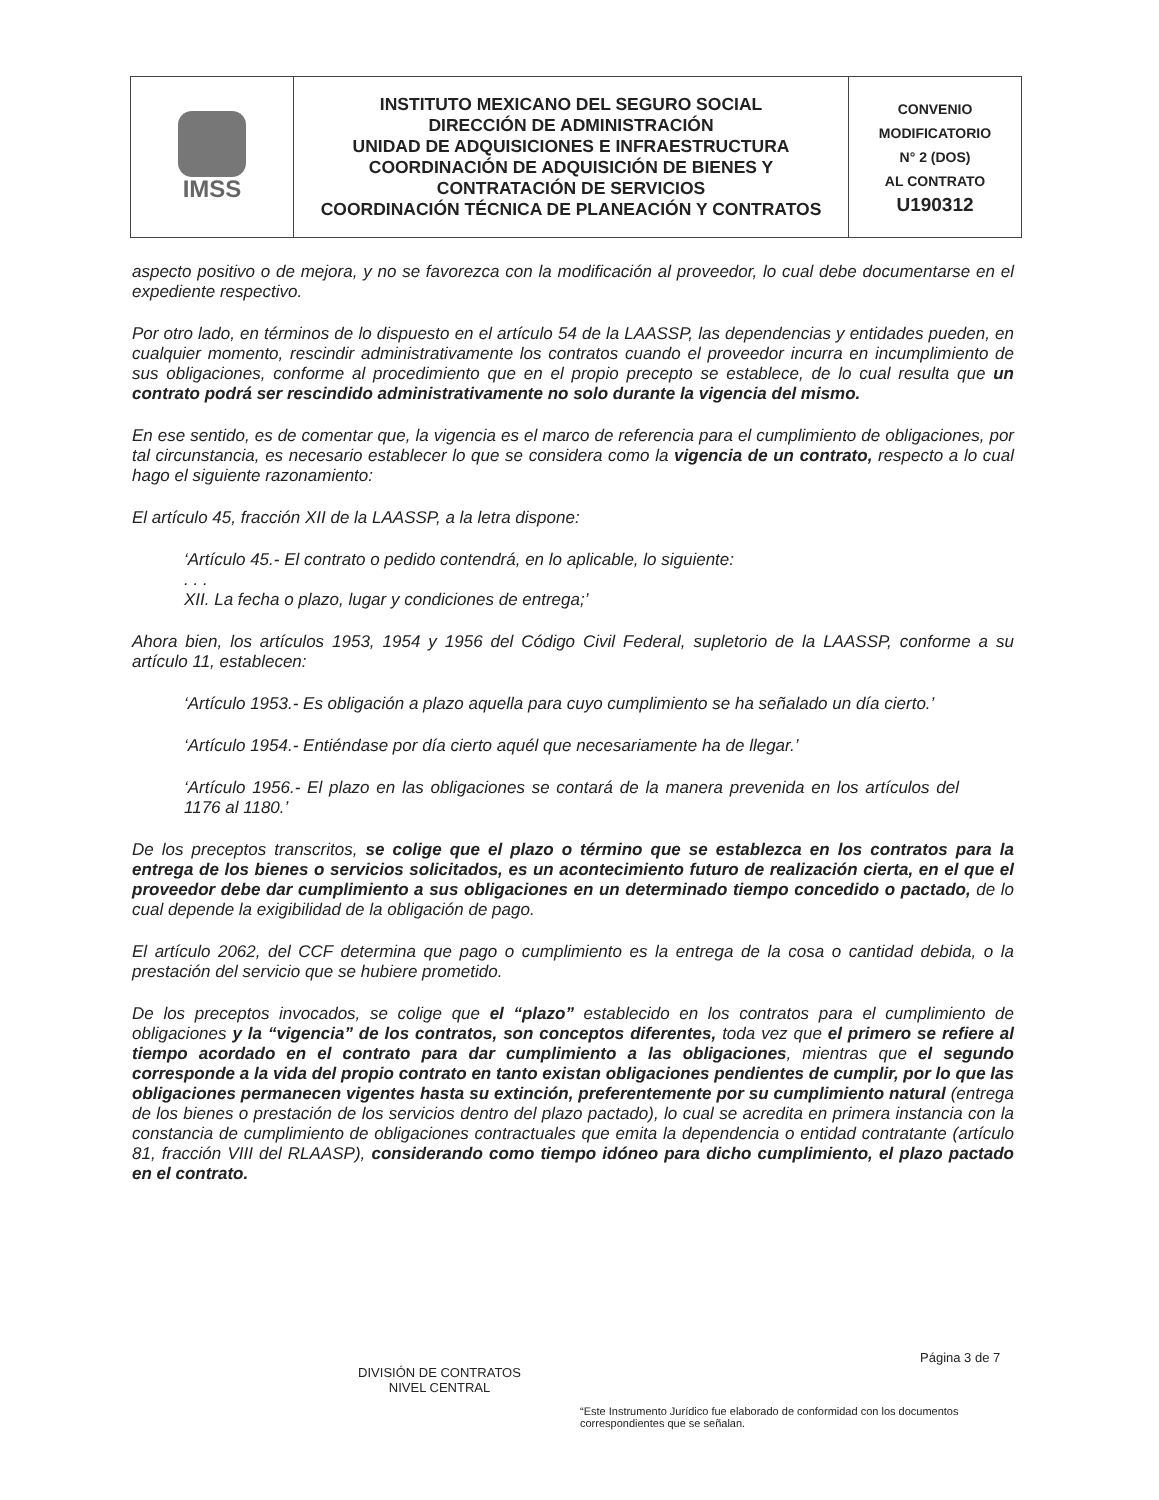| IMSS | INSTITUTO MEXICANO DEL SEGURO SOCIAL DIRECCIÓN DE ADMINISTRACIÓN UNIDAD DE ADQUISICIONES E INFRAESTRUCTURA COORDINACIÓN DE ADQUISICIÓN DE BIENES Y CONTRATACIÓN DE SERVICIOS COORDINACIÓN TÉCNICA DE PLANEACIÓN Y CONTRATOS | CONVENIO MODIFICATORIO N° 2 (DOS) AL CONTRATO U190312 |
aspecto positivo o de mejora, y no se favorezca con la modificación al proveedor, lo cual debe documentarse en el expediente respectivo.
Por otro lado, en términos de lo dispuesto en el artículo 54 de la LAASSP, las dependencias y entidades pueden, en cualquier momento, rescindir administrativamente los contratos cuando el proveedor incurra en incumplimiento de sus obligaciones, conforme al procedimiento que en el propio precepto se establece, de lo cual resulta que un contrato podrá ser rescindido administrativamente no solo durante la vigencia del mismo.
En ese sentido, es de comentar que, la vigencia es el marco de referencia para el cumplimiento de obligaciones, por tal circunstancia, es necesario establecer lo que se considera como la vigencia de un contrato, respecto a lo cual hago el siguiente razonamiento:
El artículo 45, fracción XII de la LAASSP, a la letra dispone:
‘Artículo 45.- El contrato o pedido contendrá, en lo aplicable, lo siguiente:
. . .
XII. La fecha o plazo, lugar y condiciones de entrega;’
Ahora bien, los artículos 1953, 1954 y 1956 del Código Civil Federal, supletorio de la LAASSP, conforme a su artículo 11, establecen:
‘Artículo 1953.- Es obligación a plazo aquella para cuyo cumplimiento se ha señalado un día cierto.’
‘Artículo 1954.- Entiéndase por día cierto aquél que necesariamente ha de llegar.’
‘Artículo 1956.- El plazo en las obligaciones se contará de la manera prevenida en los artículos del 1176 al 1180.’
De los preceptos transcritos, se colige que el plazo o término que se establezca en los contratos para la entrega de los bienes o servicios solicitados, es un acontecimiento futuro de realización cierta, en el que el proveedor debe dar cumplimiento a sus obligaciones en un determinado tiempo concedido o pactado, de lo cual depende la exigibilidad de la obligación de pago.
El artículo 2062, del CCF determina que pago o cumplimiento es la entrega de la cosa o cantidad debida, o la prestación del servicio que se hubiere prometido.
De los preceptos invocados, se colige que el “plazo” establecido en los contratos para el cumplimiento de obligaciones y la “vigencia” de los contratos, son conceptos diferentes, toda vez que el primero se refiere al tiempo acordado en el contrato para dar cumplimiento a las obligaciones, mientras que el segundo corresponde a la vida del propio contrato en tanto existan obligaciones pendientes de cumplir, por lo que las obligaciones permanecen vigentes hasta su extinción, preferentemente por su cumplimiento natural (entrega de los bienes o prestación de los servicios dentro del plazo pactado), lo cual se acredita en primera instancia con la constancia de cumplimiento de obligaciones contractuales que emita la dependencia o entidad contratante (artículo 81, fracción VIII del RLAASP), considerando como tiempo idóneo para dicho cumplimiento, el plazo pactado en el contrato.
Página 3 de 7
DIVISIÓN DE CONTRATOS
NIVEL CENTRAL
“Este Instrumento Jurídico fue elaborado de conformidad con los documentos correspondientes que se señalan.